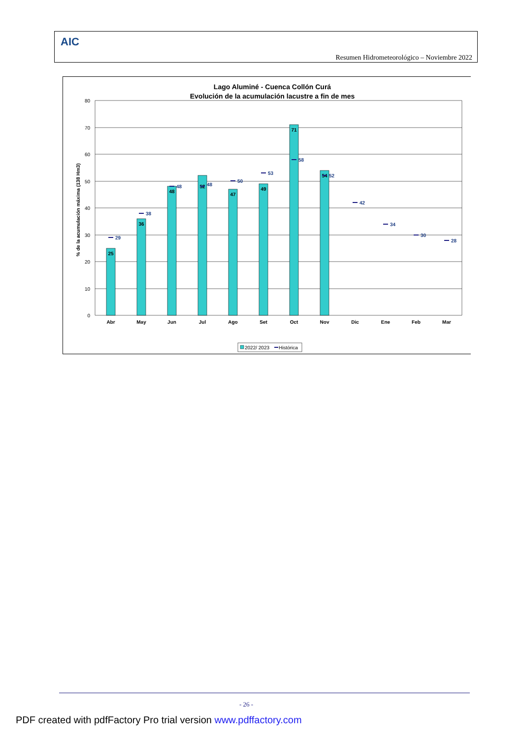AIC
Resumen Hidrometeorológico – Noviembre 2022
Lago Aluminé - Cuenca Collón Curá
Evolución de la acumulación lacustre a fin de mes
80
70
60
50
40
30
20
10
0
% de la acumulación máxima (138 Hm3)
25
36
48
52
47
49
71
54
29
38
48
48
50
53
58
52
42
34
30
28
Abr
May
Jun
Jul
Ago
Set
Oct
Nov
Dic
Ene
Feb
Mar
2022/ 2023
Histórica
- 26 -
PDF created with pdfFactory Pro trial version www.pdffactory.com